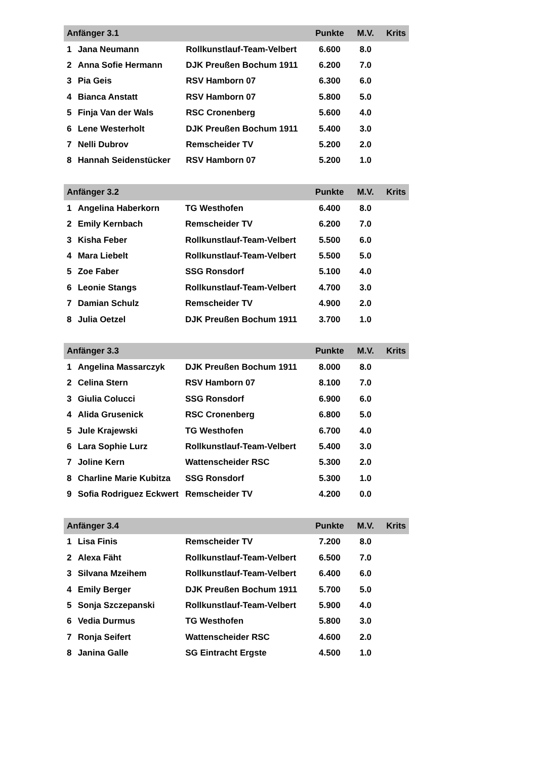| Anfänger 3.1 | | | Punkte | M.V. | Krits |
| --- | --- | --- | --- | --- | --- |
| 1 | Jana Neumann | Rollkunstlauf-Team-Velbert | 6.600 | 8.0 | |
| 2 | Anna Sofie Hermann | DJK Preußen Bochum 1911 | 6.200 | 7.0 | |
| 3 | Pia Geis | RSV Hamborn 07 | 6.300 | 6.0 | |
| 4 | Bianca Anstatt | RSV Hamborn 07 | 5.800 | 5.0 | |
| 5 | Finja Van der Wals | RSC Cronenberg | 5.600 | 4.0 | |
| 6 | Lene Westerholt | DJK Preußen Bochum 1911 | 5.400 | 3.0 | |
| 7 | Nelli Dubrov | Remscheider TV | 5.200 | 2.0 | |
| 8 | Hannah Seidenstücker | RSV Hamborn 07 | 5.200 | 1.0 | |
| Anfänger 3.2 | | | Punkte | M.V. | Krits |
| --- | --- | --- | --- | --- | --- |
| 1 | Angelina Haberkorn | TG Westhofen | 6.400 | 8.0 | |
| 2 | Emily Kernbach | Remscheider TV | 6.200 | 7.0 | |
| 3 | Kisha Feber | Rollkunstlauf-Team-Velbert | 5.500 | 6.0 | |
| 4 | Mara Liebelt | Rollkunstlauf-Team-Velbert | 5.500 | 5.0 | |
| 5 | Zoe Faber | SSG Ronsdorf | 5.100 | 4.0 | |
| 6 | Leonie Stangs | Rollkunstlauf-Team-Velbert | 4.700 | 3.0 | |
| 7 | Damian Schulz | Remscheider TV | 4.900 | 2.0 | |
| 8 | Julia Oetzel | DJK Preußen Bochum 1911 | 3.700 | 1.0 | |
| Anfänger 3.3 | | | Punkte | M.V. | Krits |
| --- | --- | --- | --- | --- | --- |
| 1 | Angelina Massarczyk | DJK Preußen Bochum 1911 | 8.000 | 8.0 | |
| 2 | Celina Stern | RSV Hamborn 07 | 8.100 | 7.0 | |
| 3 | Giulia Colucci | SSG Ronsdorf | 6.900 | 6.0 | |
| 4 | Alida Grusenick | RSC Cronenberg | 6.800 | 5.0 | |
| 5 | Jule Krajewski | TG Westhofen | 6.700 | 4.0 | |
| 6 | Lara Sophie Lurz | Rollkunstlauf-Team-Velbert | 5.400 | 3.0 | |
| 7 | Joline Kern | Wattenscheider RSC | 5.300 | 2.0 | |
| 8 | Charline Marie Kubitza | SSG Ronsdorf | 5.300 | 1.0 | |
| 9 | Sofia Rodriguez Eckwert | Remscheider TV | 4.200 | 0.0 | |
| Anfänger 3.4 | | | Punkte | M.V. | Krits |
| --- | --- | --- | --- | --- | --- |
| 1 | Lisa Finis | Remscheider TV | 7.200 | 8.0 | |
| 2 | Alexa Fäht | Rollkunstlauf-Team-Velbert | 6.500 | 7.0 | |
| 3 | Silvana Mzeihem | Rollkunstlauf-Team-Velbert | 6.400 | 6.0 | |
| 4 | Emily Berger | DJK Preußen Bochum 1911 | 5.700 | 5.0 | |
| 5 | Sonja Szczepanski | Rollkunstlauf-Team-Velbert | 5.900 | 4.0 | |
| 6 | Vedia Durmus | TG Westhofen | 5.800 | 3.0 | |
| 7 | Ronja Seifert | Wattenscheider RSC | 4.600 | 2.0 | |
| 8 | Janina Galle | SG Eintracht Ergste | 4.500 | 1.0 | |